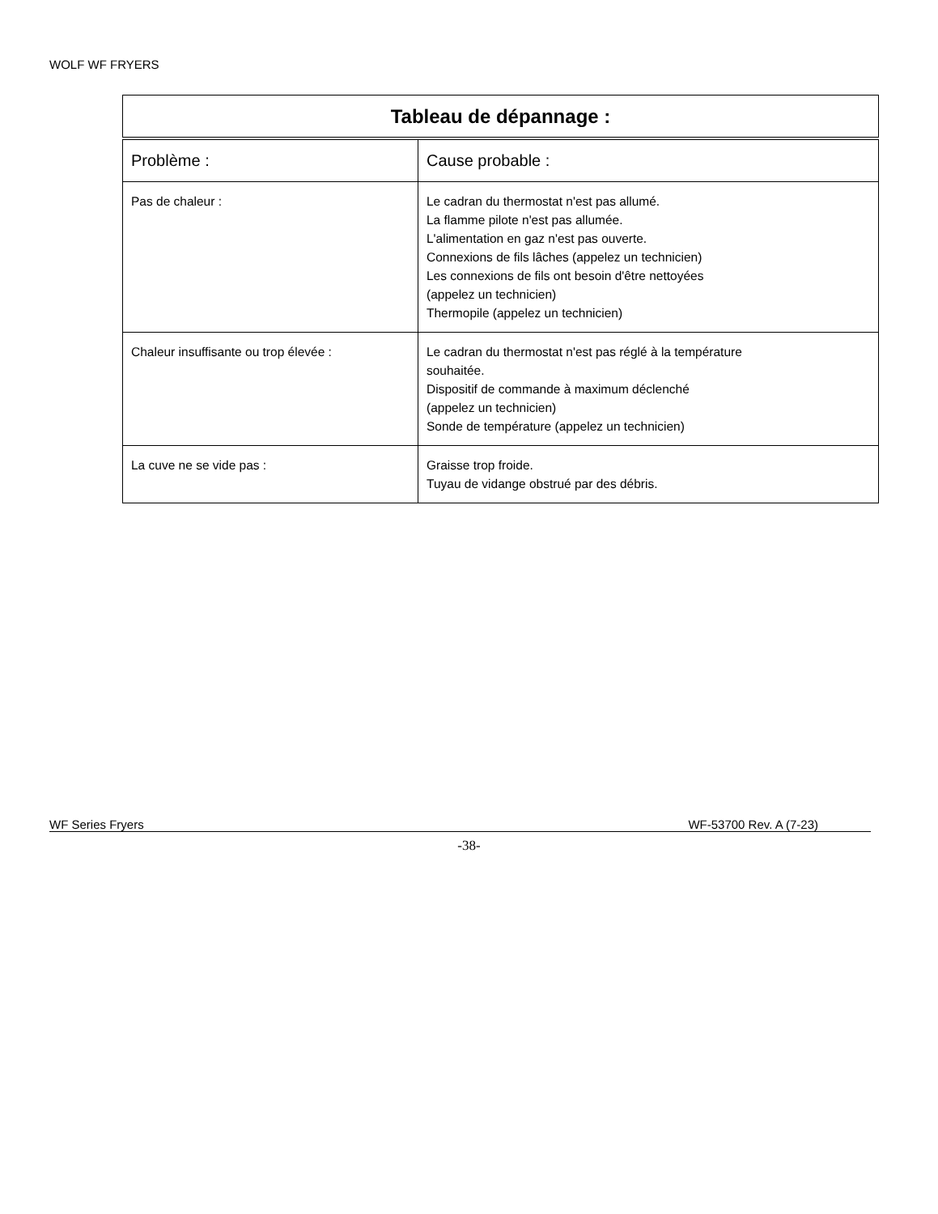WOLF WF FRYERS
| Tableau de dépannage : | |
| --- | --- |
| Problème : | Cause probable : |
| Pas de chaleur : | Le cadran du thermostat n'est pas allumé. La flamme pilote n'est pas allumée. L'alimentation en gaz n'est pas ouverte. Connexions de fils lâches (appelez un technicien) Les connexions de fils ont besoin d'être nettoyées (appelez un technicien) Thermopile (appelez un technicien) |
| Chaleur insuffisante ou trop élevée : | Le cadran du thermostat n'est pas réglé à la température souhaitée. Dispositif de commande à maximum déclenché (appelez un technicien) Sonde de température (appelez un technicien) |
| La cuve ne se vide pas : | Graisse trop froide. Tuyau de vidange obstrué par des débris. |
WF Series Fryers WF-53700 Rev. A (7-23)
-38-